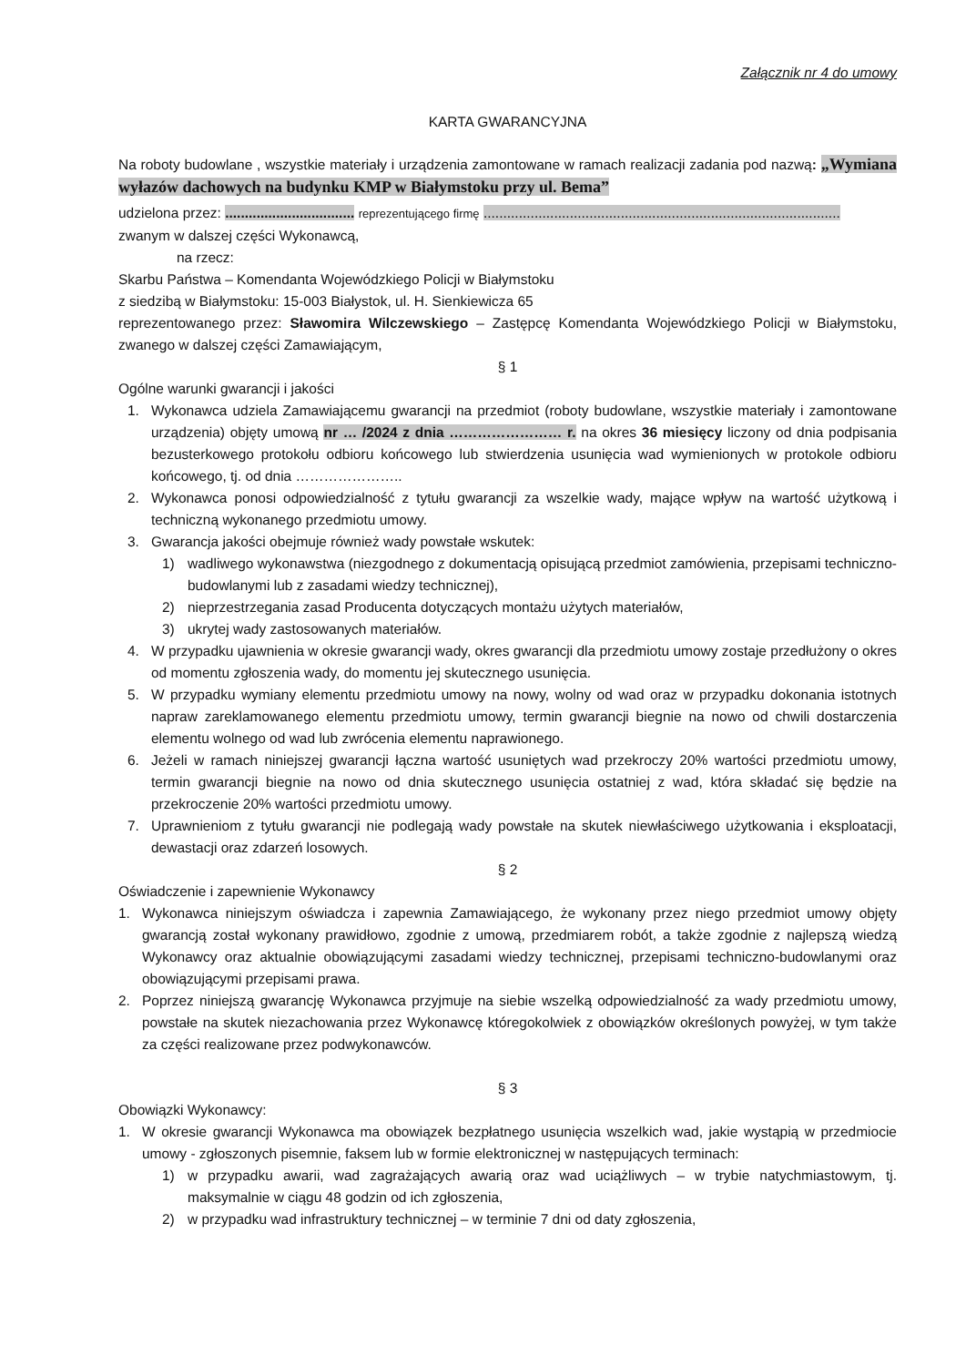Załącznik nr 4 do umowy
KARTA GWARANCYJNA
Na roboty budowlane , wszystkie materiały i urządzenia zamontowane w ramach realizacji zadania pod nazwą: „Wymiana wyłazów dachowych na budynku KMP w Białymstoku przy ul. Bema”
udzielona przez: ................................. reprezentującego firmę ...........................................................................................
zwanym w dalszej części Wykonawcą,
na rzecz:
Skarbu Państwa – Komendanta Wojewódzkiego Policji w Białymstoku
z siedzibą w Białymstoku: 15-003 Białystok, ul. H. Sienkiewicza 65
reprezentowanego przez: Sławomira Wilczewskiego – Zastępcę Komendanta Wojewódzkiego Policji w Białymstoku, zwanego w dalszej części Zamawiającym,
§ 1
Ogólne warunki gwarancji i jakości
1. Wykonawca udziela Zamawiającemu gwarancji na przedmiot (roboty budowlane, wszystkie materiały i zamontowane urządzenia) objęty umową nr … /2024 z dnia …………………… r. na okres 36 miesięcy liczony od dnia podpisania bezusterkowego protokołu odbioru końcowego lub stwierdzenia usunięcia wad wymienionych w protokole odbioru końcowego, tj. od dnia …………………..
2. Wykonawca ponosi odpowiedzialność z tytułu gwarancji za wszelkie wady, mające wpływ na wartość użytkową i techniczną wykonanego przedmiotu umowy.
3. Gwarancja jakości obejmuje również wady powstałe wskutek:
1) wadliwego wykonawstwa (niezgodnego z dokumentacją opisującą przedmiot zamówienia, przepisami techniczno-budowlanymi lub z zasadami wiedzy technicznej),
2) nieprzestrzegania zasad Producenta dotyczących montażu użytych materiałów,
3) ukrytej wady zastosowanych materiałów.
4. W przypadku ujawnienia w okresie gwarancji wady, okres gwarancji dla przedmiotu umowy zostaje przedłużony o okres od momentu zgłoszenia wady, do momentu jej skutecznego usunięcia.
5. W przypadku wymiany elementu przedmiotu umowy na nowy, wolny od wad oraz w przypadku dokonania istotnych napraw zareklamowanego elementu przedmiotu umowy, termin gwarancji biegnie na nowo od chwili dostarczenia elementu wolnego od wad lub zwrócenia elementu naprawionego.
6. Jeżeli w ramach niniejszej gwarancji łączna wartość usuniętych wad przekroczy 20% wartości przedmiotu umowy, termin gwarancji biegnie na nowo od dnia skutecznego usunięcia ostatniej z wad, która składać się będzie na przekroczenie 20% wartości przedmiotu umowy.
7. Uprawnieniom z tytułu gwarancji nie podlegają wady powstałe na skutek niewłaściwego użytkowania i eksploatacji, dewastacji oraz zdarzeń losowych.
§ 2
Oświadczenie i zapewnienie Wykonawcy
1. Wykonawca niniejszym oświadcza i zapewnia Zamawiającego, że wykonany przez niego przedmiot umowy objęty gwarancją został wykonany prawidłowo, zgodnie z umową, przedmiarem robót, a także zgodnie z najlepszą wiedzą Wykonawcy oraz aktualnie obowiązującymi zasadami wiedzy technicznej, przepisami techniczno-budowlanymi oraz obowiązującymi przepisami prawa.
2. Poprzez niniejszą gwarancję Wykonawca przyjmuje na siebie wszelką odpowiedzialność za wady przedmiotu umowy, powstałe na skutek niezachowania przez Wykonawcę któregokolwiek z obowiązków określonych powyżej, w tym także za części realizowane przez podwykonawców.
§ 3
Obowiązki Wykonawcy:
1. W okresie gwarancji Wykonawca ma obowiązek bezpłatnego usunięcia wszelkich wad, jakie wystąpią w przedmiocie umowy - zgłoszonych pisemnie, faksem lub w formie elektronicznej w następujących terminach:
1) w przypadku awarii, wad zagrażających awarią oraz wad uciążliwych – w trybie natychmiastowym, tj. maksymalnie w ciągu 48 godzin od ich zgłoszenia,
2) w przypadku wad infrastruktury technicznej – w terminie 7 dni od daty zgłoszenia,